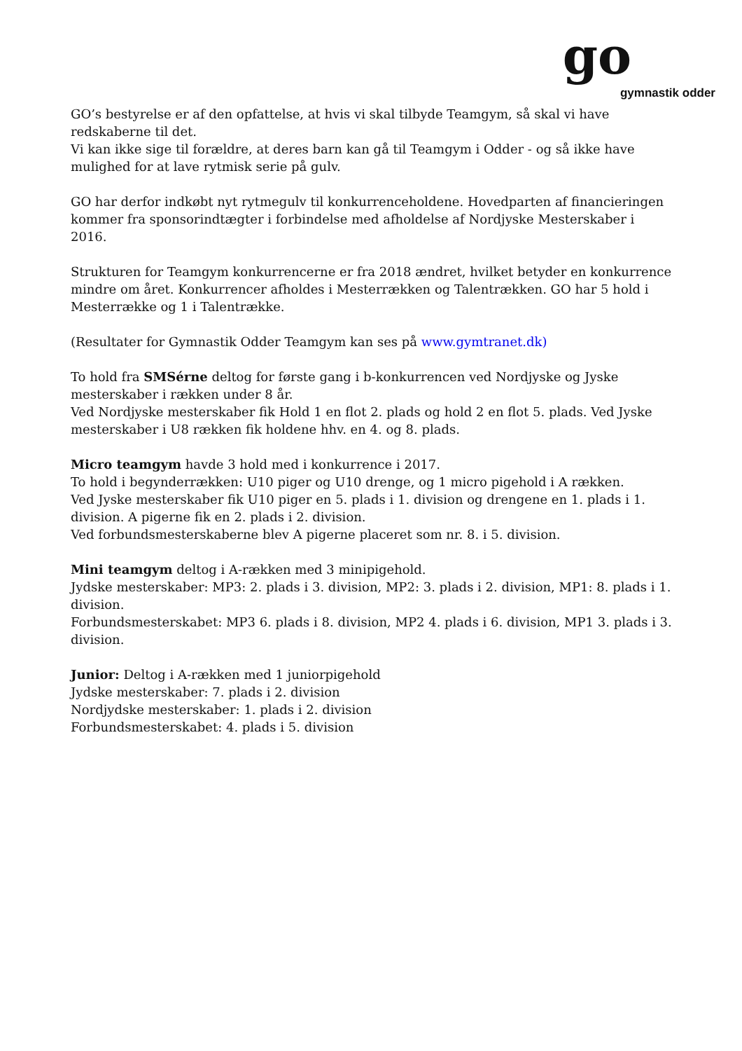go
gymnastik odder
GO’s bestyrelse er af den opfattelse, at hvis vi skal tilbyde Teamgym, så skal vi have redskaberne til det.
Vi kan ikke sige til forældre, at deres barn kan gå til Teamgym i Odder - og så ikke have mulighed for at lave rytmisk serie på gulv.
GO har derfor indkøbt nyt rytmegulv til konkurrenceholdene. Hovedparten af financieringen kommer fra sponsorindtægter i forbindelse med afholdelse af Nordjyske Mesterskaber i 2016.
Strukturen for Teamgym konkurrencerne er fra 2018 ændret, hvilket betyder en konkurrence mindre om året. Konkurrencer afholdes i Mesterrækken og Talentrækken. GO har 5 hold i Mesterrække og 1 i Talentrække.
(Resultater for Gymnastik Odder Teamgym kan ses på www.gymtranet.dk)
To hold fra SMSérne deltog for første gang i b-konkurrencen ved Nordjyske og Jyske mesterskaber i rækken under 8 år.
Ved Nordjyske mesterskaber fik Hold 1 en flot 2. plads og hold 2 en flot 5. plads. Ved Jyske mesterskaber i U8 rækken fik holdene hhv. en 4. og 8. plads.
Micro teamgym havde 3 hold med i konkurrence i 2017.
To hold i begynderrækken: U10 piger og U10 drenge, og 1 micro pigehold i A rækken.
Ved Jyske mesterskaber fik U10 piger en 5. plads i 1. division og drengene en 1. plads i 1. division. A pigerne fik en 2. plads i 2. division.
Ved forbundsmesterskaberne blev A pigerne placeret som nr. 8. i 5. division.
Mini teamgym deltog i A-rækken med 3 minipigehold.
Jydske mesterskaber: MP3: 2. plads i 3. division, MP2: 3. plads i 2. division, MP1: 8. plads i 1. division.
Forbundsmesterskabet: MP3 6. plads i 8. division, MP2 4. plads i 6. division, MP1 3. plads i 3. division.
Junior: Deltog i A-rækken med 1 juniorpigehold
Jydske mesterskaber: 7. plads i 2. division
Nordjydske mesterskaber: 1. plads i 2. division
Forbundsmesterskabet: 4. plads i 5. division